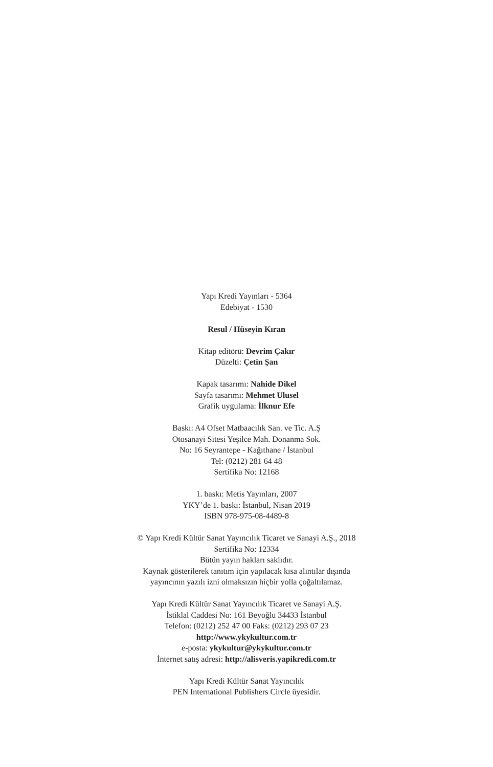Yapı Kredi Yayınları - 5364
Edebiyat - 1530
Resul / Hüseyin Kıran
Kitap editörü: Devrim Çakır
Düzelti: Çetin Şan
Kapak tasarımı: Nahide Dikel
Sayfa tasarımı: Mehmet Ulusel
Grafik uygulama: İlknur Efe
Baskı: A4 Ofset Matbaacılık San. ve Tic. A.Ş
Otosanayi Sitesi Yeşilce Mah. Donanma Sok.
No: 16 Seyrantepe - Kağıthane / İstanbul
Tel: (0212) 281 64 48
Sertifika No: 12168
1. baskı: Metis Yayınları, 2007
YKY’de 1. baskı: İstanbul, Nisan 2019
ISBN 978-975-08-4489-8
© Yapı Kredi Kültür Sanat Yayıncılık Ticaret ve Sanayi A.Ş., 2018
Sertifika No: 12334
Bütün yayın hakları saklıdır.
Kaynak gösterilerek tanıtım için yapılacak kısa alıntılar dışında
yayıncının yazılı izni olmaksızın hiçbir yolla çoğaltılamaz.
Yapı Kredi Kültür Sanat Yayıncılık Ticaret ve Sanayi A.Ş.
İstiklal Caddesi No: 161 Beyoğlu 34433 İstanbul
Telefon: (0212) 252 47 00 Faks: (0212) 293 07 23
http://www.ykykultur.com.tr
e-posta: ykykultur@ykykultur.com.tr
İnternet satış adresi: http://alisveris.yapikredi.com.tr
Yapı Kredi Kültür Sanat Yayıncılık
PEN International Publishers Circle üyesidir.